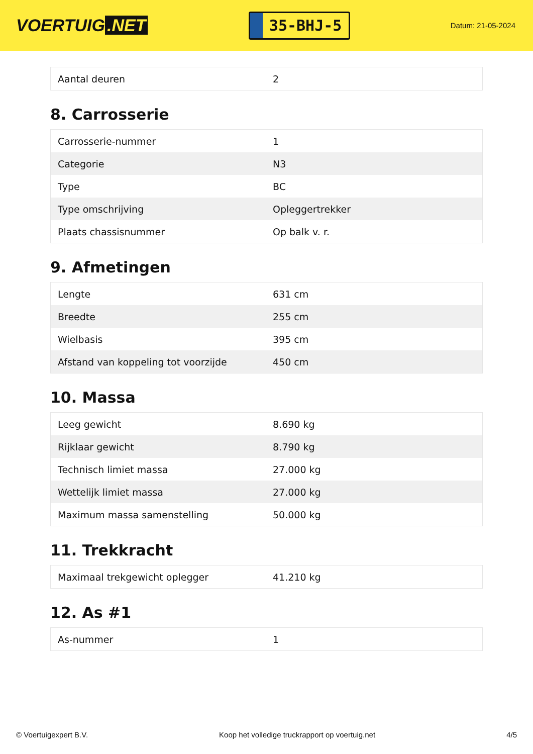VOERTUIG.NET
35-BHJ-5
Datum: 21-05-2024
| Aantal deuren | 2 |
8. Carrosserie
| Carrosserie-nummer | 1 |
| Categorie | N3 |
| Type | BC |
| Type omschrijving | Opleggertrekker |
| Plaats chassisnummer | Op balk v. r. |
9. Afmetingen
| Lengte | 631 cm |
| Breedte | 255 cm |
| Wielbasis | 395 cm |
| Afstand van koppeling tot voorzijde | 450 cm |
10. Massa
| Leeg gewicht | 8.690 kg |
| Rijklaar gewicht | 8.790 kg |
| Technisch limiet massa | 27.000 kg |
| Wettelijk limiet massa | 27.000 kg |
| Maximum massa samenstelling | 50.000 kg |
11. Trekkracht
| Maximaal trekgewicht oplegger | 41.210 kg |
12. As #1
| As-nummer | 1 |
© Voertuigexpert B.V. Koop het volledige truckrapport op voertuig.net 4/5